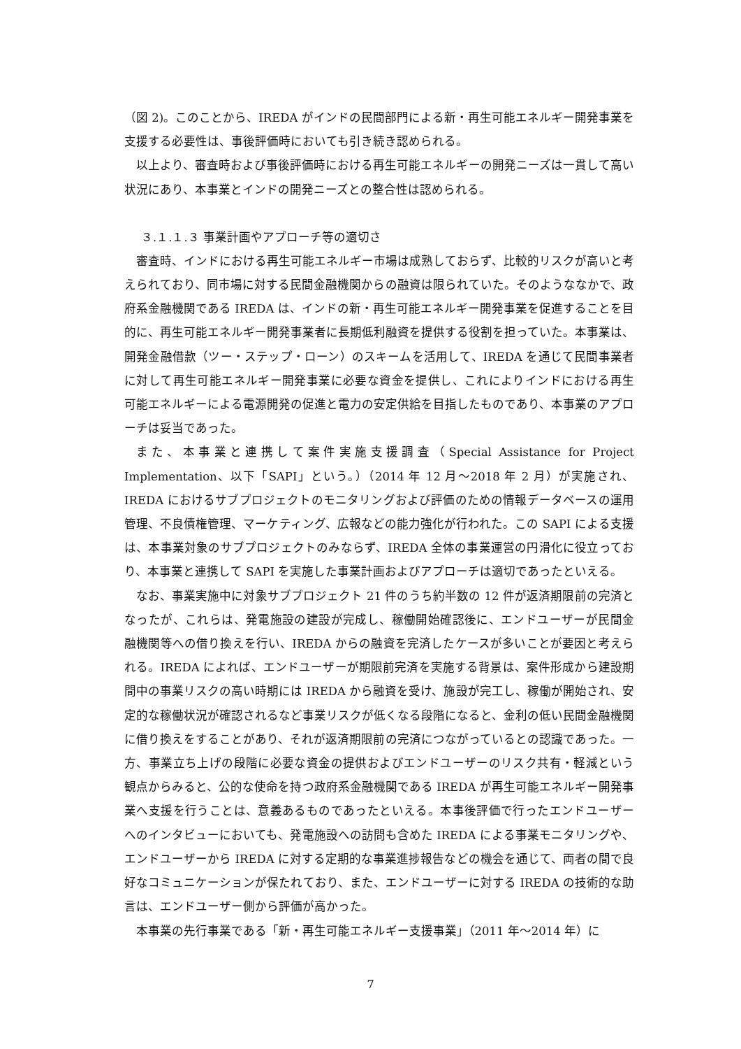（図 2)。このことから、IREDA がインドの民間部門による新・再生可能エネルギー開発事業を支援する必要性は、事後評価時においても引き続き認められる。
以上より、審査時および事後評価時における再生可能エネルギーの開発ニーズは一貫して高い状況にあり、本事業とインドの開発ニーズとの整合性は認められる。
３.１.１.３ 事業計画やアプローチ等の適切さ
審査時、インドにおける再生可能エネルギー市場は成熟しておらず、比較的リスクが高いと考えられており、同市場に対する民間金融機関からの融資は限られていた。そのようななかで、政府系金融機関である IREDA は、インドの新・再生可能エネルギー開発事業を促進することを目的に、再生可能エネルギー開発事業者に長期低利融資を提供する役割を担っていた。本事業は、開発金融借款（ツー・ステップ・ローン）のスキームを活用して、IREDA を通じて民間事業者に対して再生可能エネルギー開発事業に必要な資金を提供し、これによりインドにおける再生可能エネルギーによる電源開発の促進と電力の安定供給を目指したものであり、本事業のアプローチは妥当であった。
また、本事業と連携して案件実施支援調査（Special Assistance for Project Implementation、以下「SAPI」という。）（2014 年 12 月～2018 年 2 月）が実施され、IREDA におけるサブプロジェクトのモニタリングおよび評価のための情報データベースの運用管理、不良債権管理、マーケティング、広報などの能力強化が行われた。この SAPI による支援は、本事業対象のサブプロジェクトのみならず、IREDA 全体の事業運営の円滑化に役立っており、本事業と連携して SAPI を実施した事業計画およびアプローチは適切であったといえる。
なお、事業実施中に対象サブプロジェクト 21 件のうち約半数の 12 件が返済期限前の完済となったが、これらは、発電施設の建設が完成し、稼働開始確認後に、エンドユーザーが民間金融機関等への借り換えを行い、IREDA からの融資を完済したケースが多いことが要因と考えられる。IREDA によれば、エンドユーザーが期限前完済を実施する背景は、案件形成から建設期間中の事業リスクの高い時期には IREDA から融資を受け、施設が完工し、稼働が開始され、安定的な稼働状況が確認されるなど事業リスクが低くなる段階になると、金利の低い民間金融機関に借り換えをすることがあり、それが返済期限前の完済につながっているとの認識であった。一方、事業立ち上げの段階に必要な資金の提供およびエンドユーザーのリスク共有・軽減という観点からみると、公的な使命を持つ政府系金融機関である IREDA が再生可能エネルギー開発事業へ支援を行うことは、意義あるものであったといえる。本事後評価で行ったエンドユーザーへのインタビューにおいても、発電施設への訪問も含めた IREDA による事業モニタリングや、エンドユーザーから IREDA に対する定期的な事業進捗報告などの機会を通じて、両者の間で良好なコミュニケーションが保たれており、また、エンドユーザーに対する IREDA の技術的な助言は、エンドユーザー側から評価が高かった。
本事業の先行事業である「新・再生可能エネルギー支援事業」（2011 年～2014 年）に
7